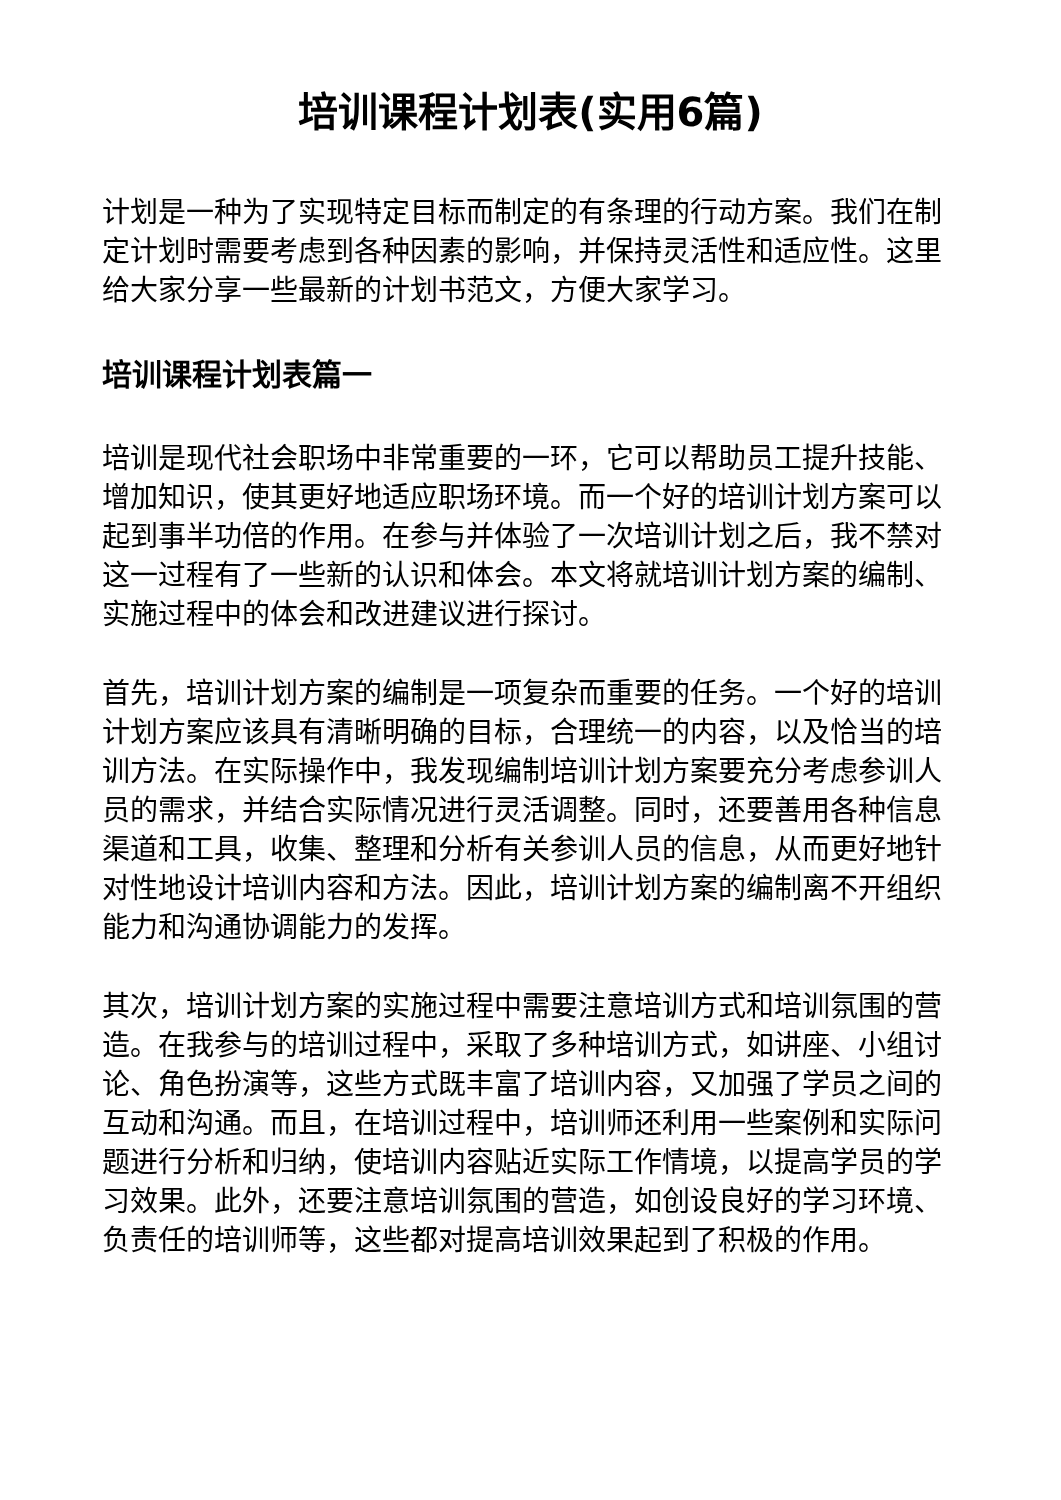培训课程计划表(实用6篇)
计划是一种为了实现特定目标而制定的有条理的行动方案。我们在制定计划时需要考虑到各种因素的影响，并保持灵活性和适应性。这里给大家分享一些最新的计划书范文，方便大家学习。
培训课程计划表篇一
培训是现代社会职场中非常重要的一环，它可以帮助员工提升技能、增加知识，使其更好地适应职场环境。而一个好的培训计划方案可以起到事半功倍的作用。在参与并体验了一次培训计划之后，我不禁对这一过程有了一些新的认识和体会。本文将就培训计划方案的编制、实施过程中的体会和改进建议进行探讨。
首先，培训计划方案的编制是一项复杂而重要的任务。一个好的培训计划方案应该具有清晰明确的目标，合理统一的内容，以及恰当的培训方法。在实际操作中，我发现编制培训计划方案要充分考虑参训人员的需求，并结合实际情况进行灵活调整。同时，还要善用各种信息渠道和工具，收集、整理和分析有关参训人员的信息，从而更好地针对性地设计培训内容和方法。因此，培训计划方案的编制离不开组织能力和沟通协调能力的发挥。
其次，培训计划方案的实施过程中需要注意培训方式和培训氛围的营造。在我参与的培训过程中，采取了多种培训方式，如讲座、小组讨论、角色扮演等，这些方式既丰富了培训内容，又加强了学员之间的互动和沟通。而且，在培训过程中，培训师还利用一些案例和实际问题进行分析和归纳，使培训内容贴近实际工作情境，以提高学员的学习效果。此外，还要注意培训氛围的营造，如创设良好的学习环境、负责任的培训师等，这些都对提高培训效果起到了积极的作用。